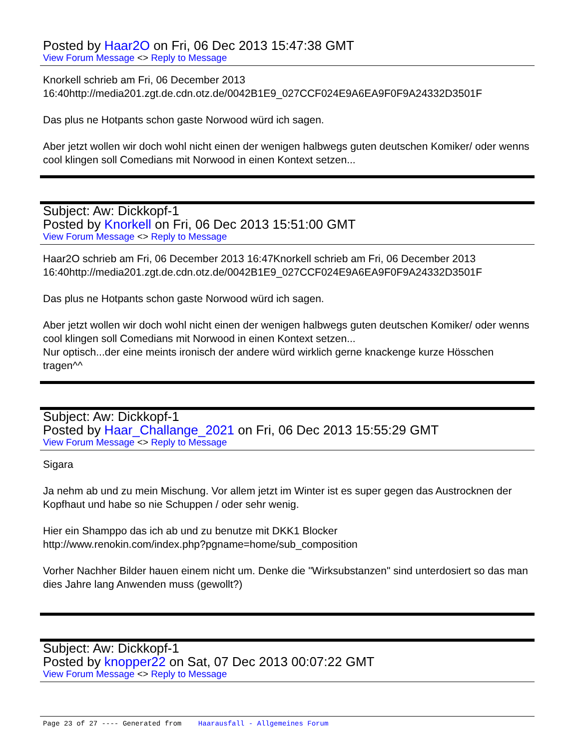Posted by Haar2O on Fri, 06 Dec 2013 15:47:38 GMT
View Forum Message <> Reply to Message
Knorkell schrieb am Fri, 06 December 2013 16:40http://media201.zgt.de.cdn.otz.de/0042B1E9_027CCF024E9A6EA9F0F9A24332D3501F
Das plus ne Hotpants schon gaste Norwood würd ich sagen.
Aber jetzt wollen wir doch wohl nicht einen der wenigen halbwegs guten deutschen Komiker/ oder wenns cool klingen soll Comedians mit Norwood in einen Kontext setzen...
Subject: Aw: Dickkopf-1
Posted by Knorkell on Fri, 06 Dec 2013 15:51:00 GMT
View Forum Message <> Reply to Message
Haar2O schrieb am Fri, 06 December 2013 16:47Knorkell schrieb am Fri, 06 December 2013 16:40http://media201.zgt.de.cdn.otz.de/0042B1E9_027CCF024E9A6EA9F0F9A24332D3501F
Das plus ne Hotpants schon gaste Norwood würd ich sagen.
Aber jetzt wollen wir doch wohl nicht einen der wenigen halbwegs guten deutschen Komiker/ oder wenns cool klingen soll Comedians mit Norwood in einen Kontext setzen...
Nur optisch...der eine meints ironisch der andere würd wirklich gerne knackenge kurze Hösschen tragen^^
Subject: Aw: Dickkopf-1
Posted by Haar_Challange_2021 on Fri, 06 Dec 2013 15:55:29 GMT
View Forum Message <> Reply to Message
Sigara
Ja nehm ab und zu mein Mischung. Vor allem jetzt im Winter ist es super gegen das Austrocknen der Kopfhaut und habe so nie Schuppen / oder sehr wenig.
Hier ein Shamppo das ich ab und zu benutze mit DKK1 Blocker
http://www.renokin.com/index.php?pgname=home/sub_composition
Vorher Nachher Bilder hauen einem nicht um. Denke die "Wirksubstanzen" sind unterdosiert so das man dies Jahre lang Anwenden muss (gewollt?)
Subject: Aw: Dickkopf-1
Posted by knopper22 on Sat, 07 Dec 2013 00:07:22 GMT
View Forum Message <> Reply to Message
Page 23 of 27 ---- Generated from Haarausfall - Allgemeines Forum